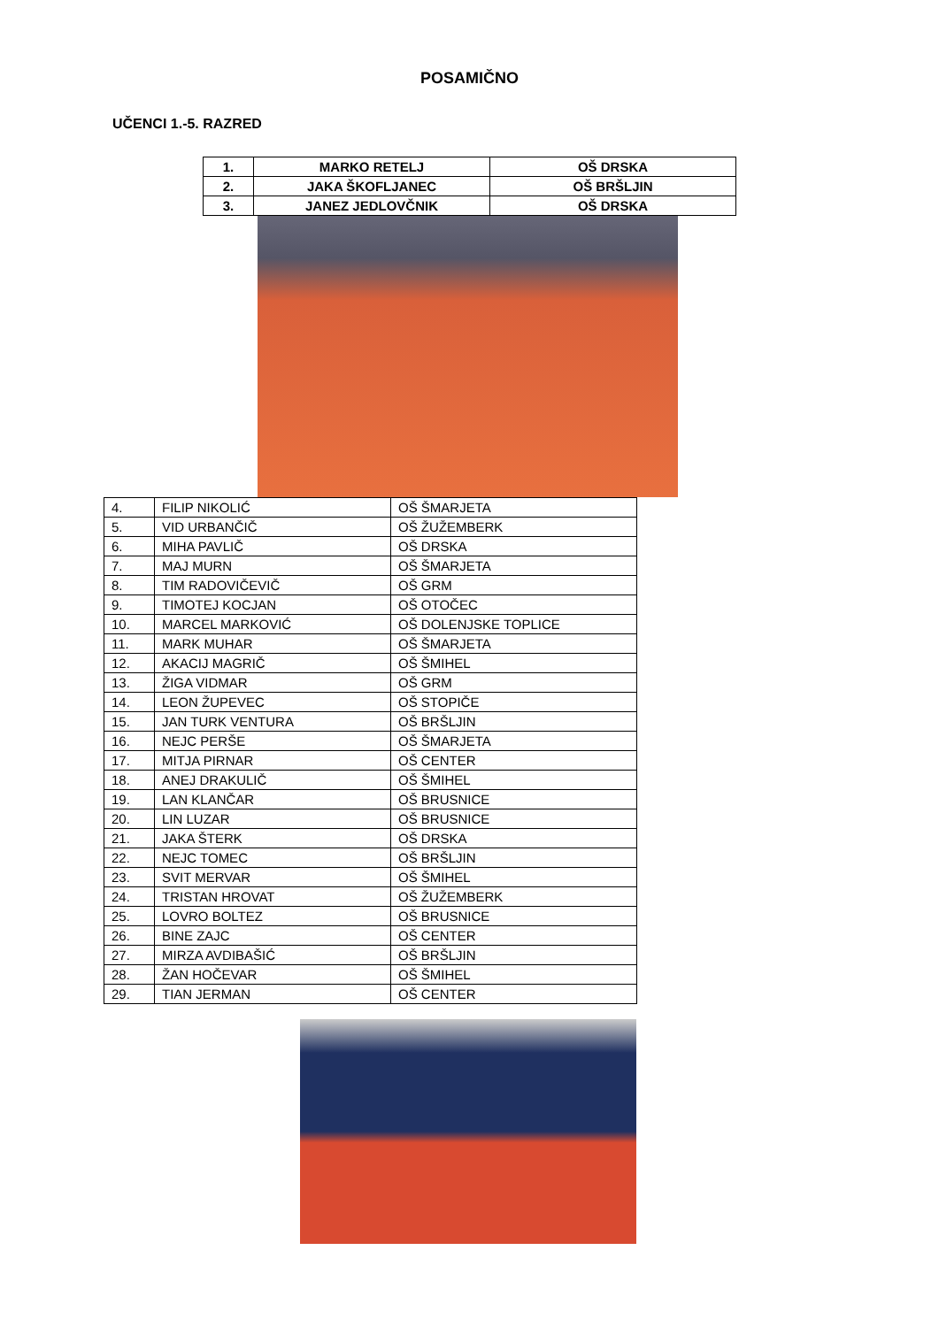POSAMIČNO
UČENCI 1.-5. RAZRED
| 1. | MARKO RETELJ | OŠ DRSKA |
| 2. | JAKA ŠKOFLJANEC | OŠ BRŠLJIN |
| 3. | JANEZ JEDLOVČNIK | OŠ DRSKA |
| 4. | FILIP NIKOLIĆ | OŠ ŠMARJETA |
| 5. | VID URBANČIČ | OŠ ŽUŽEMBERK |
| 6. | MIHA PAVLIČ | OŠ DRSKA |
| 7. | MAJ MURN | OŠ ŠMARJETA |
| 8. | TIM RADOVIČEVIČ | OŠ GRM |
| 9. | TIMOTEJ KOCJAN | OŠ OTOČEC |
| 10. | MARCEL MARKOVIĆ | OŠ DOLENJSKE TOPLICE |
| 11. | MARK MUHAR | OŠ ŠMARJETA |
| 12. | AKACIJ MAGRIČ | OŠ ŠMIHEL |
| 13. | ŽIGA VIDMAR | OŠ GRM |
| 14. | LEON ŽUPEVEC | OŠ STOPIČE |
| 15. | JAN TURK VENTURA | OŠ BRŠLJIN |
| 16. | NEJC PERŠE | OŠ ŠMARJETA |
| 17. | MITJA PIRNAR | OŠ CENTER |
| 18. | ANEJ DRAKULIČ | OŠ ŠMIHEL |
| 19. | LAN KLANČAR | OŠ BRUSNICE |
| 20. | LIN LUZAR | OŠ BRUSNICE |
| 21. | JAKA ŠTERK | OŠ DRSKA |
| 22. | NEJC TOMEC | OŠ BRŠLJIN |
| 23. | SVIT MERVAR | OŠ ŠMIHEL |
| 24. | TRISTAN HROVAT | OŠ ŽUŽEMBERK |
| 25. | LOVRO BOLTEZ | OŠ BRUSNICE |
| 26. | BINE ZAJC | OŠ CENTER |
| 27. | MIRZA AVDIBAŠIĆ | OŠ BRŠLJIN |
| 28. | ŽAN HOČEVAR | OŠ ŠMIHEL |
| 29. | TIAN JERMAN | OŠ CENTER |